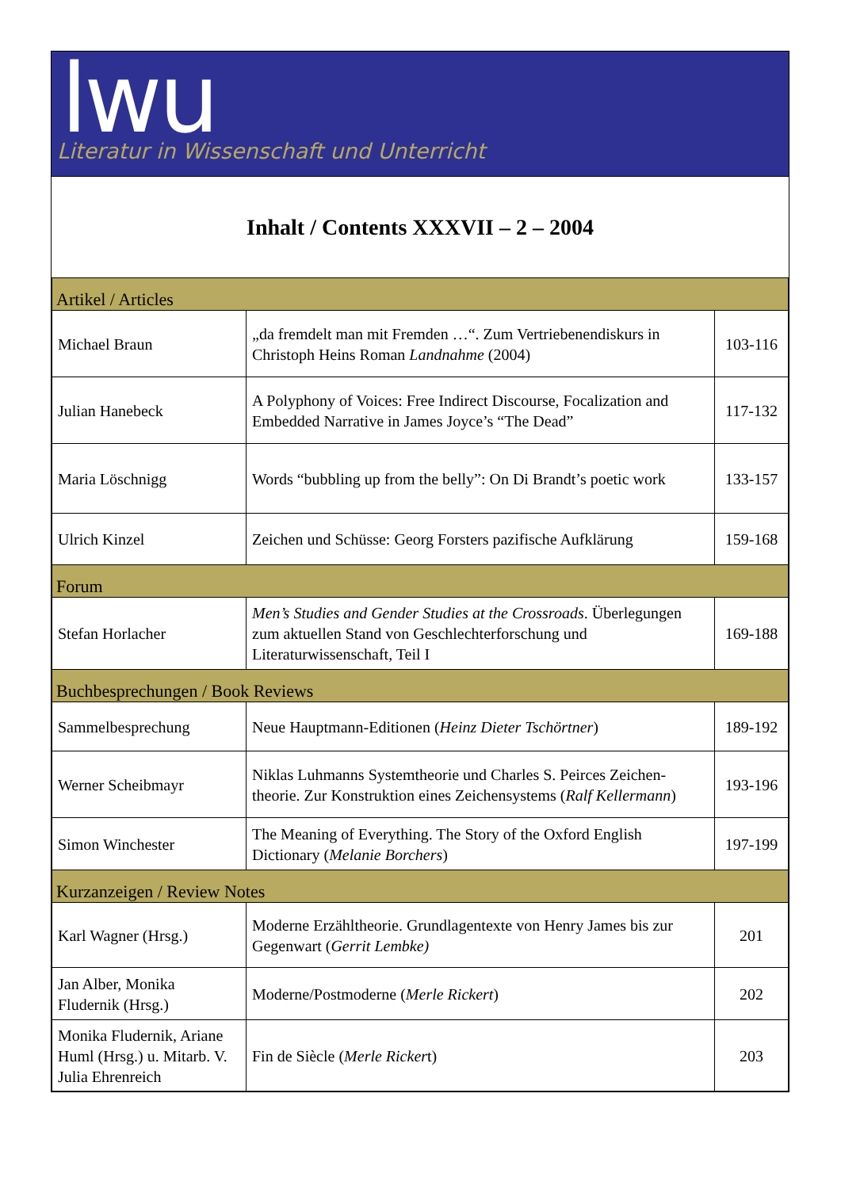lwu
Literatur in Wissenschaft und Unterricht
Inhalt / Contents XXXVII – 2 – 2004
| Artikel / Articles | | |
| Michael Braun | „da fremdelt man mit Fremden …“. Zum Vertriebenendiskurs in Christoph Heins Roman Landnahme (2004) | 103-116 |
| Julian Hanebeck | A Polyphony of Voices: Free Indirect Discourse, Focalization and Embedded Narrative in James Joyce’s “The Dead” | 117-132 |
| Maria Löschnigg | Words “bubbling up from the belly”: On Di Brandt’s poetic work | 133-157 |
| Ulrich Kinzel | Zeichen und Schüsse: Georg Forsters pazifische Aufklärung | 159-168 |
| Forum | | |
| Stefan Horlacher | Men’s Studies and Gender Studies at the Crossroads . Überlegungen zum aktuellen Stand von Geschlechterforschung und Literaturwissenschaft, Teil I | 169-188 |
| Buchbesprechungen / Book Reviews | | |
| Sammelbesprechung | Neue Hauptmann-Editionen ( Heinz Dieter Tschörtner ) | 189-192 |
| Werner Scheibmayr | Niklas Luhmanns Systemtheorie und Charles S. Peirces Zeichen-theorie. Zur Konstruktion eines Zeichensystems ( Ralf Kellermann ) | 193-196 |
| Simon Winchester | The Meaning of Everything. The Story of the Oxford English Dictionary ( Melanie Borchers ) | 197-199 |
| Kurzanzeigen / Review Notes | | |
| Karl Wagner (Hrsg.) | Moderne Erzähltheorie. Grundlagentexte von Henry James bis zur Gegenwart ( Gerrit Lembke) | 201 |
| Jan Alber, Monika Fludernik (Hrsg.) | Moderne/Postmoderne ( Merle Rickert ) | 202 |
| Monika Fludernik, Ariane Huml (Hrsg.) u. Mitarb. V. Julia Ehrenreich | Fin de Siècle ( Merle Ricker t) | 203 |